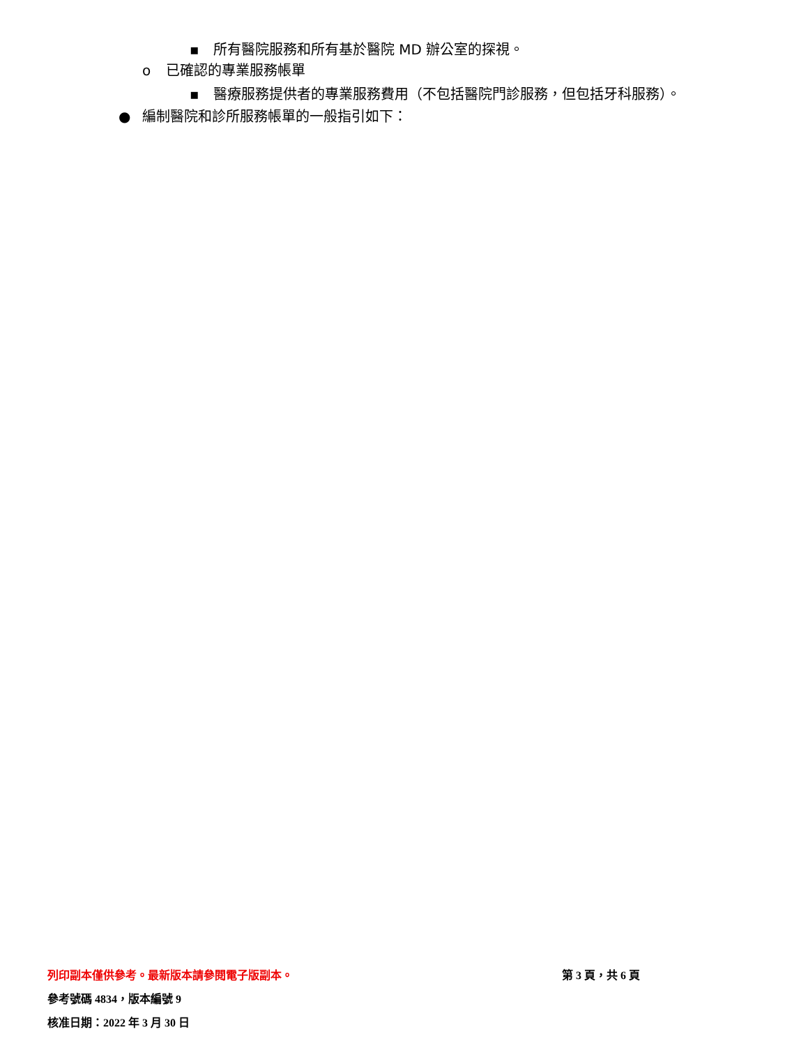▪ 所有醫院服務和所有基於醫院 MD 辦公室的探視。
o 已確認的專業服務帳單
▪ 醫療服務提供者的專業服務費用（不包括醫院門診服務，但包括牙科服務）。
● 編制醫院和診所服務帳單的一般指引如下：
列印副本僅供參考。最新版本請參閱電子版副本。 第 3 頁，共 6 頁
參考號碼 4834，版本編號 9
核准日期：2022 年 3 月 30 日